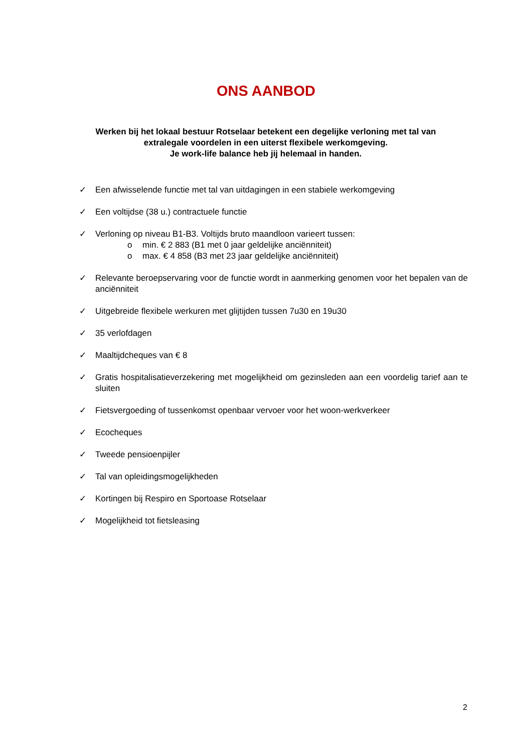ONS AANBOD
Werken bij het lokaal bestuur Rotselaar betekent een degelijke verloning met tal van extralegale voordelen in een uiterst flexibele werkomgeving.
Je work-life balance heb jij helemaal in handen.
✓ Een afwisselende functie met tal van uitdagingen in een stabiele werkomgeving
✓ Een voltijdse (38 u.) contractuele functie
✓ Verloning op niveau B1-B3. Voltijds bruto maandloon varieert tussen:
o min. € 2 883 (B1 met 0 jaar geldelijke anciënniteit)
o max. € 4 858 (B3 met 23 jaar geldelijke anciënniteit)
✓ Relevante beroepservaring voor de functie wordt in aanmerking genomen voor het bepalen van de anciënniteit
✓ Uitgebreide flexibele werkuren met glijtijden tussen 7u30 en 19u30
✓ 35 verlofdagen
✓ Maaltijdcheques van € 8
✓ Gratis hospitalisatieverzekering met mogelijkheid om gezinsleden aan een voordelig tarief aan te sluiten
✓ Fietsvergoeding of tussenkomst openbaar vervoer voor het woon-werkverkeer
✓ Ecocheques
✓ Tweede pensioenpijler
✓ Tal van opleidingsmogelijkheden
✓ Kortingen bij Respiro en Sportoase Rotselaar
✓ Mogelijkheid tot fietsleasing
2